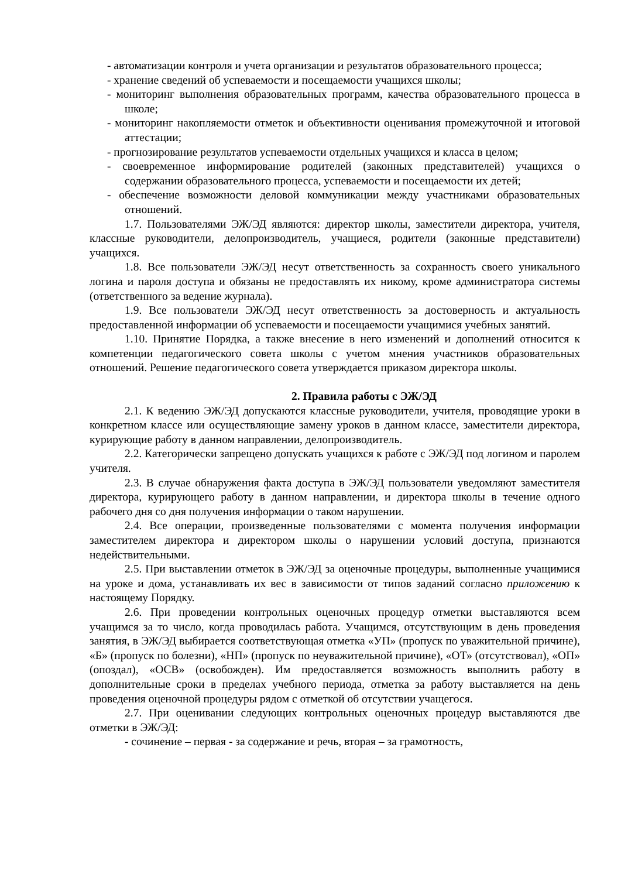- автоматизации контроля и учета организации и результатов образовательного процесса;
- хранение сведений об успеваемости и посещаемости учащихся школы;
- мониторинг выполнения образовательных программ, качества образовательного процесса в школе;
- мониторинг накопляемости отметок и объективности оценивания промежуточной и итоговой аттестации;
- прогнозирование результатов успеваемости отдельных учащихся и класса в целом;
- своевременное информирование родителей (законных представителей) учащихся о содержании образовательного процесса, успеваемости и посещаемости их детей;
- обеспечение возможности деловой коммуникации между участниками образовательных отношений.
1.7. Пользователями ЭЖ/ЭД являются: директор школы, заместители директора, учителя, классные руководители, делопроизводитель, учащиеся, родители (законные представители) учащихся.
1.8. Все пользователи ЭЖ/ЭД несут ответственность за сохранность своего уникального логина и пароля доступа и обязаны не предоставлять их никому, кроме администратора системы (ответственного за ведение журнала).
1.9. Все пользователи ЭЖ/ЭД несут ответственность за достоверность и актуальность предоставленной информации об успеваемости и посещаемости учащимися учебных занятий.
1.10. Принятие Порядка, а также внесение в него изменений и дополнений относится к компетенции педагогического совета школы с учетом мнения участников образовательных отношений. Решение педагогического совета утверждается приказом директора школы.
2. Правила работы с ЭЖ/ЭД
2.1. К ведению ЭЖ/ЭД допускаются классные руководители, учителя, проводящие уроки в конкретном классе или осуществляющие замену уроков в данном классе, заместители директора, курирующие работу в данном направлении, делопроизводитель.
2.2. Категорически запрещено допускать учащихся к работе с ЭЖ/ЭД под логином и паролем учителя.
2.3. В случае обнаружения факта доступа в ЭЖ/ЭД пользователи уведомляют заместителя директора, курирующего работу в данном направлении, и директора школы в течение одного рабочего дня со дня получения информации о таком нарушении.
2.4. Все операции, произведенные пользователями с момента получения информации заместителем директора и директором школы о нарушении условий доступа, признаются недействительными.
2.5. При выставлении отметок в ЭЖ/ЭД за оценочные процедуры, выполненные учащимися на уроке и дома, устанавливать их вес в зависимости от типов заданий согласно приложению к настоящему Порядку.
2.6. При проведении контрольных оценочных процедур отметки выставляются всем учащимся за то число, когда проводилась работа. Учащимся, отсутствующим в день проведения занятия, в ЭЖ/ЭД выбирается соответствующая отметка «УП» (пропуск по уважительной причине), «Б» (пропуск по болезни), «НП» (пропуск по неуважительной причине), «ОТ» (отсутствовал), «ОП» (опоздал), «ОСВ» (освобожден). Им предоставляется возможность выполнить работу в дополнительные сроки в пределах учебного периода, отметка за работу выставляется на день проведения оценочной процедуры рядом с отметкой об отсутствии учащегося.
2.7. При оценивании следующих контрольных оценочных процедур выставляются две отметки в ЭЖ/ЭД:
- сочинение – первая - за содержание и речь, вторая – за грамотность,